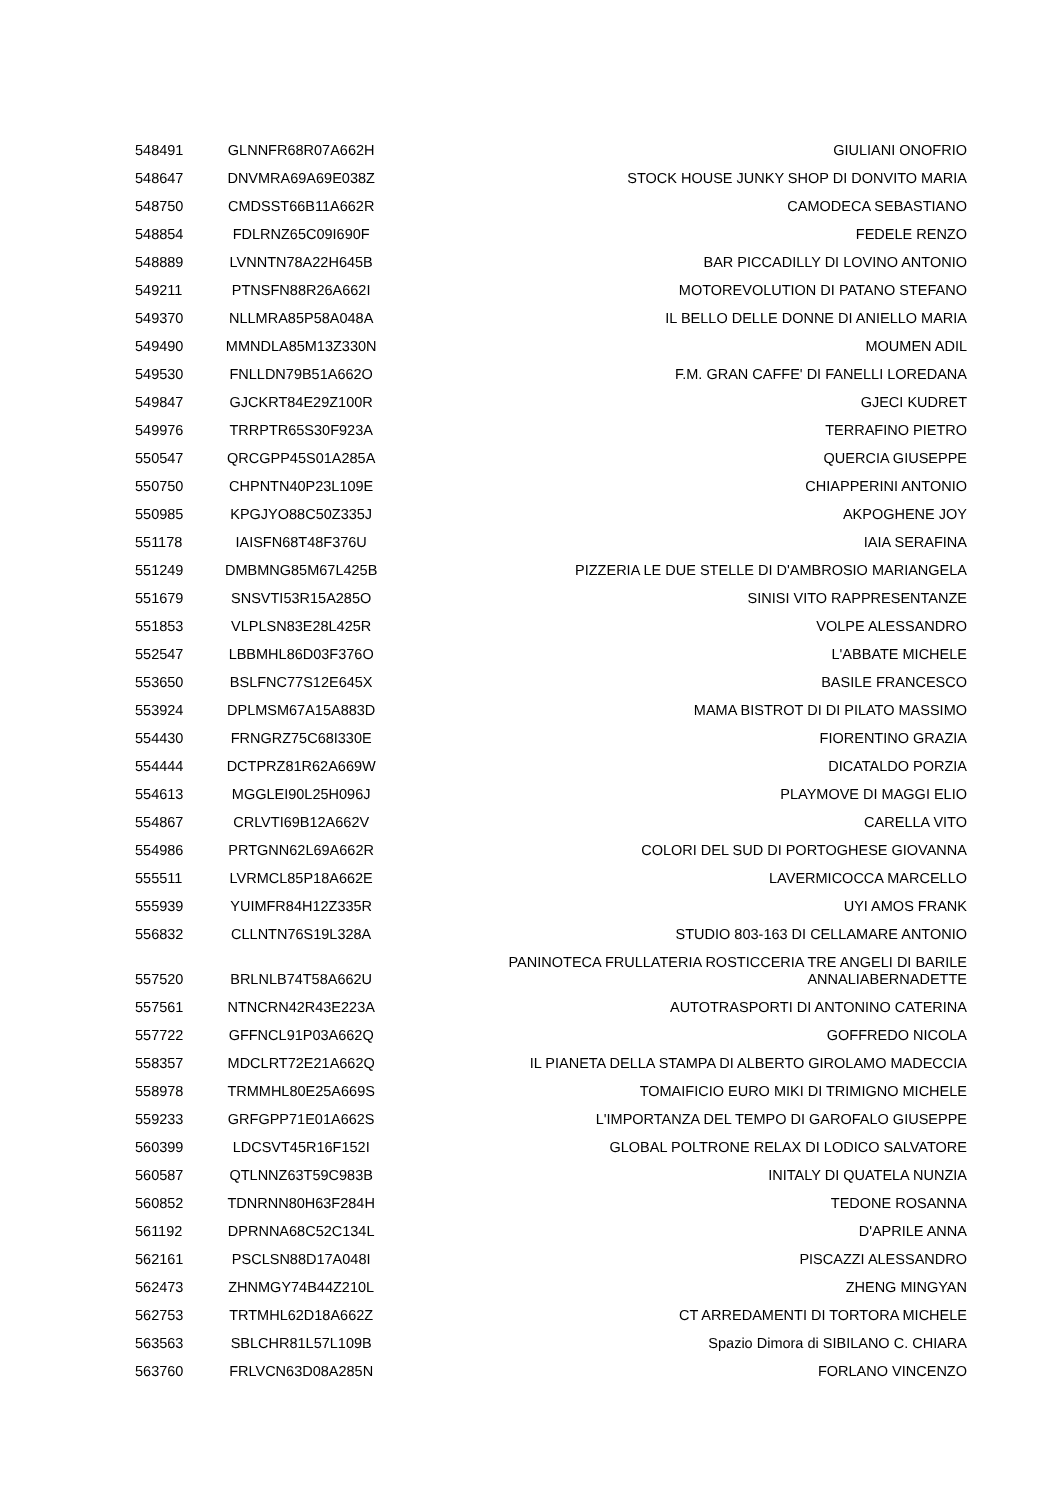| 548491 | GLNNFR68R07A662H | GIULIANI ONOFRIO |
| 548647 | DNVMRA69A69E038Z | STOCK HOUSE JUNKY SHOP DI DONVITO MARIA |
| 548750 | CMDSST66B11A662R | CAMODECA SEBASTIANO |
| 548854 | FDLRNZ65C09I690F | FEDELE RENZO |
| 548889 | LVNNTN78A22H645B | BAR PICCADILLY DI LOVINO ANTONIO |
| 549211 | PTNSFN88R26A662I | MOTOREVOLUTION DI PATANO STEFANO |
| 549370 | NLLMRA85P58A048A | IL BELLO DELLE DONNE DI ANIELLO MARIA |
| 549490 | MMNDLA85M13Z330N | MOUMEN ADIL |
| 549530 | FNLLDN79B51A662O | F.M. GRAN CAFFE' DI FANELLI LOREDANA |
| 549847 | GJCKRT84E29Z100R | GJECI KUDRET |
| 549976 | TRRPTR65S30F923A | TERRAFINO PIETRO |
| 550547 | QRCGPP45S01A285A | QUERCIA GIUSEPPE |
| 550750 | CHPNTN40P23L109E | CHIAPPERINI ANTONIO |
| 550985 | KPGJYO88C50Z335J | AKPOGHENE JOY |
| 551178 | IAISFN68T48F376U | IAIA SERAFINA |
| 551249 | DMBMNG85M67L425B | PIZZERIA LE DUE STELLE DI D'AMBROSIO MARIANGELA |
| 551679 | SNSVTI53R15A285O | SINISI VITO RAPPRESENTANZE |
| 551853 | VLPLSN83E28L425R | VOLPE ALESSANDRO |
| 552547 | LBBMHL86D03F376O | L'ABBATE MICHELE |
| 553650 | BSLFNC77S12E645X | BASILE FRANCESCO |
| 553924 | DPLMSM67A15A883D | MAMA BISTROT DI DI PILATO MASSIMO |
| 554430 | FRNGRZ75C68I330E | FIORENTINO GRAZIA |
| 554444 | DCTPRZ81R62A669W | DICATALDO PORZIA |
| 554613 | MGGLEI90L25H096J | PLAYMOVE DI MAGGI ELIO |
| 554867 | CRLVTI69B12A662V | CARELLA VITO |
| 554986 | PRTGNN62L69A662R | COLORI DEL SUD DI PORTOGHESE GIOVANNA |
| 555511 | LVRMCL85P18A662E | LAVERMICOCCA MARCELLO |
| 555939 | YUIMFR84H12Z335R | UYI AMOS FRANK |
| 556832 | CLLNTN76S19L328A | STUDIO 803-163 DI CELLAMARE ANTONIO |
| 557520 | BRLNLB74T58A662U | PANINOTECA FRULLATERIA ROSTICCERIA TRE ANGELI DI BARILE ANNALIABERNADETTE |
| 557561 | NTNCRN42R43E223A | AUTOTRASPORTI DI ANTONINO CATERINA |
| 557722 | GFFNCL91P03A662Q | GOFFREDO NICOLA |
| 558357 | MDCLRT72E21A662Q | IL PIANETA DELLA STAMPA DI ALBERTO GIROLAMO MADECCIA |
| 558978 | TRMMHL80E25A669S | TOMAIFICIO EURO MIKI DI TRIMIGNO MICHELE |
| 559233 | GRFGPP71E01A662S | L'IMPORTANZA DEL TEMPO DI GAROFALO GIUSEPPE |
| 560399 | LDCSVT45R16F152I | GLOBAL POLTRONE RELAX DI LODICO SALVATORE |
| 560587 | QTLNNZ63T59C983B | INITALY DI QUATELA NUNZIA |
| 560852 | TDNRNN80H63F284H | TEDONE ROSANNA |
| 561192 | DPRNNA68C52C134L | D'APRILE ANNA |
| 562161 | PSCLSN88D17A048I | PISCAZZI ALESSANDRO |
| 562473 | ZHNMGY74B44Z210L | ZHENG MINGYAN |
| 562753 | TRTMHL62D18A662Z | CT ARREDAMENTI DI TORTORA MICHELE |
| 563563 | SBLCHR81L57L109B | Spazio Dimora di SIBILANO C. CHIARA |
| 563760 | FRLVCN63D08A285N | FORLANO VINCENZO |